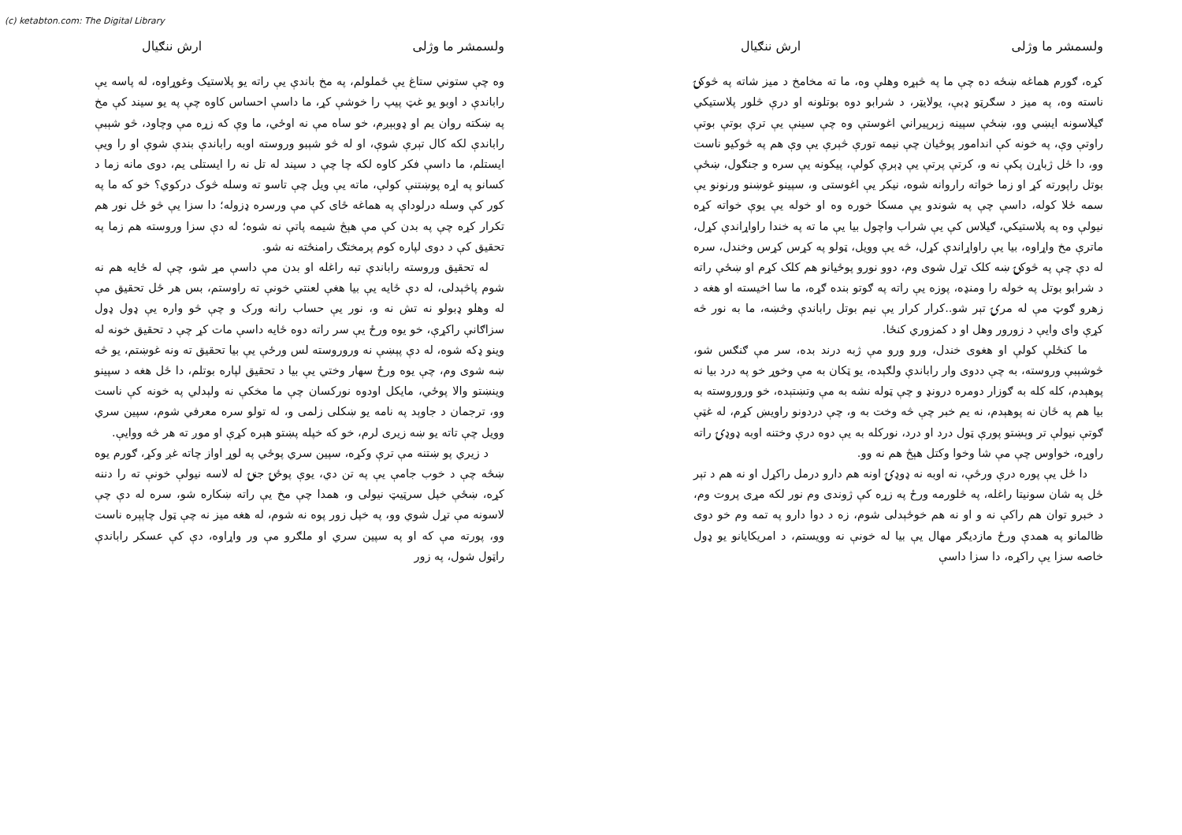(c) ketabton.com: The Digital Library
ولسمشر ما وژلی ارش ننګیال
وه چې ستوني ستاغ يې ځملولم، په مخ باندې يې راته يو پلاستيک وغوړاوه، له پاسه يې راباندې د اوبو يو غټ پيپ را خوشې کړ، ما داسې احساس کاوه چې په يو سيند کې مخ په ښکته روان يم او ډوبېږم، خو ساه مې نه اوځي، ما وې که زړه مې وچاود، څو شېبې راباندې لکه کال تېرې شوې، او له څو شېبو وروسته اوبه راباندې بندې شوې او را ويې ايستلم، ما داسې فکر کاوه لکه چا چې د سيند له تل نه را ايستلی يم، دوی مانه زما د کسانو په اړه پوښتنې کولې، ماته يې ويل چې تاسو ته وسله څوک درکوي؟ خو که ما په کور کې وسله درلوداې په هماغه ځای کې مې ورسره ډزوله؛ دا سزا يې څو ځل نور هم تکرار کړه چې په بدن کې مې هېڅ شيمه پاتې نه شوه؛ له دې سزا وروسته هم زما په تحقيق کې د دوی لپاره کوم پرمختګ رامنځته نه شو.
له تحقيق وروسته راباندې تبه راغله او بدن مې داسې مړ شو، چې له ځايه هم نه شوم پاڅېدلی، له دې ځايه يې بيا هغې لعنتي خونې ته راوستم، بس هر ځل تحقيق مې له وهلو ډبولو نه تش نه و، نور يې حساب رانه ورک و چې څو واره يې ډول ډول سزاګانې راکړې، خو يوه ورځ يې سر راته دوه ځايه داسې مات کړ چې د تحقيق خونه له وينو ډکه شوه، له دې پېښې نه وروروسته لس ورځې يې بيا تحقيق ته ونه غوښتم، يو څه ښه شوی وم، چې يوه ورځ سهار وختي يې بيا د تحقيق لپاره بوتلم، دا ځل هغه د سپينو وينښتو والا پوځي، مايکل اودوه نورکسان چې ما مخکې نه ولېدلي په خونه کې ناست وو، ترجمان د جاوېد په نامه يو ښکلی زلمی و، له تولو سره معرفي شوم، سپين سري وويل چې تاته يو ښه زيری لرم، خو که خپله پښتو هېره کړې او موږ ته هر څه ووايې.
د زيري پو ښتنه مې ترې وکړه، سپين سري پوځي په لوړ اواز چاته غږ وکړ، ګورم يوه ښځه چې د خوب جامې يې په تن دي، يوې پوځۍ جنۍ له لاسه نيولې خونې ته را دننه کړه، ښځې خپل سرټيټ نيولی و، همدا چې مخ يې راته ښکاره شو، سره له دې چې لاسونه مې تړل شوي وو، په خپل زور پوه نه شوم، له هغه ميز نه چې ټول چاپېره ناست وو، پورته مې که او په سپين سري او ملګرو مې ور واړاوه، دې کې عسکر راباندې راټول شول، په زور
ولسمشر ما وژلی ارش ننګیال
کړه، ګورم هماغه ښځه ده چې ما په څېړه وهلې وه، ما ته مخامخ د ميز شاته په څوکۍ ناسته وه، په ميز د سګرټو ډبې، يولايټر، د شرابو دوه بوتلونه او درې څلور پلاستيکي ګيلاسونه ايښي وو، ښځې سپينه زېرپيراني اغوستې وه چې سينې يې ترې بوتې بوتې راوتې وې، په خونه کې اندامور پوځيان چې نيمه تورې څېرې يې وې هم په څوکيو ناست وو، دا ځل ژباړن پکې نه و، کرتې پرتې يې ډېرې کولې، پيکونه يې سره و جنګول، ښځې بوتل راپورته کړ او زما خواته راروانه شوه، نيکر يې اغوستی و، سپينو غوښنو ورنونو يې سمه ځلا کوله، داسې چې په شوندو يې مسکا خوره وه او خوله يې يوې خواته کړه نيولې وه په پلاستيکي، ګيلاس کې يې شراب واچول بيا يې ما ته په خندا راواړاندې کړل، ماترې مخ واړاوه، بيا يې راواړاندې کړل، څه يې وويل، ټولو په کړس کړس وخندل، سره له دې چې په څوکۍ ښه کلک تړل شوی وم، دوو نورو پوځيانو هم کلک کړم او ښځې راته د شرابو بوتل په خوله را ومنډه، پوزه يې راته په ګوتو بنده ګړه، ما سا اخيسته او هغه د زهرو ګوټ مې له مرۍ تېر شو..کرار کرار يې نيم بوتل راباندې وڅښه، ما به نور څه کړې وای وايې د زورور وهل او د کمزوري کنځا.
ما کنځلې کولې او هغوی خندل، ورو ورو مې ژبه درند بده، سر مې ګنګس شو، څوشېبې وروسته، به چې ددوی وار راباندې ولګېده، يو ټکان به مې وخوړ خو په درد بيا نه پوهېدم، کله کله به ګوزار دومره درونډ و چې ټوله نشه به مې وتښتېده، خو وروروسته به بيا هم په ځان نه پوهېدم، نه يم خبر چې څه وخت به و، چې دردونو راويښ کړم، له غټې ګوتې نيولې تر وېښتو پورې ټول درد او درد، نورکله به يې دوه درې وختنه اوبه ډوډۍ راته راوړه، خواوس چې مې شا وخوا وکتل هېڅ هم نه وو.
دا ځل يې پوره درې ورځې، نه اوبه نه ډوډۍ اونه هم دارو درمل راکړل او نه هم د تېر ځل په شان سونيتا راغله، په څلورمه ورځ په زړه کې ژوندی وم نور لکه مړی پروت وم، د خبرو توان هم راکې نه و او نه هم خوځېدلی شوم، زه د دوا دارو په تمه وم خو دوی ظالمانو په همدې ورځ مازديګر مهال يې بيا له خونې نه وويستم، د امريکايانو يو ډول خاصه سزا يې راکړه، دا سزا داسې